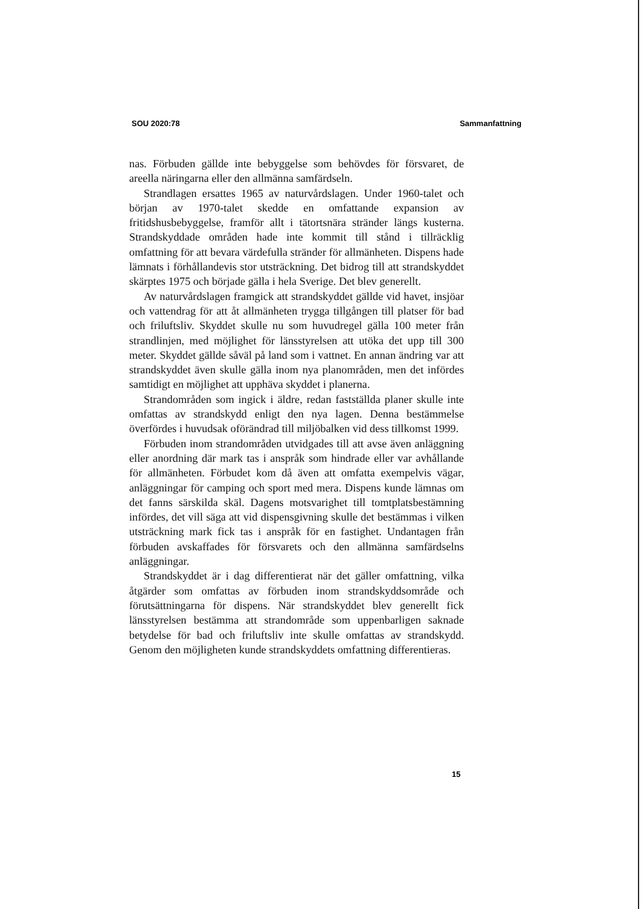SOU 2020:78 Sammanfattning
nas. Förbuden gällde inte bebyggelse som behövdes för försvaret, de areella näringarna eller den allmänna samfärdseln.
Strandlagen ersattes 1965 av naturvårdslagen. Under 1960-talet och början av 1970-talet skedde en omfattande expansion av fritidshusbebyggelse, framför allt i tätortsnära stränder längs kusterna. Strandskyddade områden hade inte kommit till stånd i tillräcklig omfattning för att bevara värdefulla stränder för allmänheten. Dispens hade lämnats i förhållandevis stor utsträckning. Det bidrog till att strandskyddet skärptes 1975 och började gälla i hela Sverige. Det blev generellt.
Av naturvårdslagen framgick att strandskyddet gällde vid havet, insjöar och vattendrag för att åt allmänheten trygga tillgången till platser för bad och friluftsliv. Skyddet skulle nu som huvudregel gälla 100 meter från strandlinjen, med möjlighet för länsstyrelsen att utöka det upp till 300 meter. Skyddet gällde såväl på land som i vattnet. En annan ändring var att strandskyddet även skulle gälla inom nya planområden, men det infördes samtidigt en möjlighet att upphäva skyddet i planerna.
Strandområden som ingick i äldre, redan fastställda planer skulle inte omfattas av strandskydd enligt den nya lagen. Denna bestämmelse överfördes i huvudsak oförändrad till miljöbalken vid dess tillkomst 1999.
Förbuden inom strandområden utvidgades till att avse även anläggning eller anordning där mark tas i anspråk som hindrade eller var avhållande för allmänheten. Förbudet kom då även att omfatta exempelvis vägar, anläggningar för camping och sport med mera. Dispens kunde lämnas om det fanns särskilda skäl. Dagens motsvarighet till tomtplatsbestämning infördes, det vill säga att vid dispensgivning skulle det bestämmas i vilken utsträckning mark fick tas i anspråk för en fastighet. Undantagen från förbuden avskaffades för försvarets och den allmänna samfärdselns anläggningar.
Strandskyddet är i dag differentierat när det gäller omfattning, vilka åtgärder som omfattas av förbuden inom strandskyddsområde och förutsättningarna för dispens. När strandskyddet blev generellt fick länsstyrelsen bestämma att strandområde som uppenbarligen saknade betydelse för bad och friluftsliv inte skulle omfattas av strandskydd. Genom den möjligheten kunde strandskyddets omfattning differentieras.
15